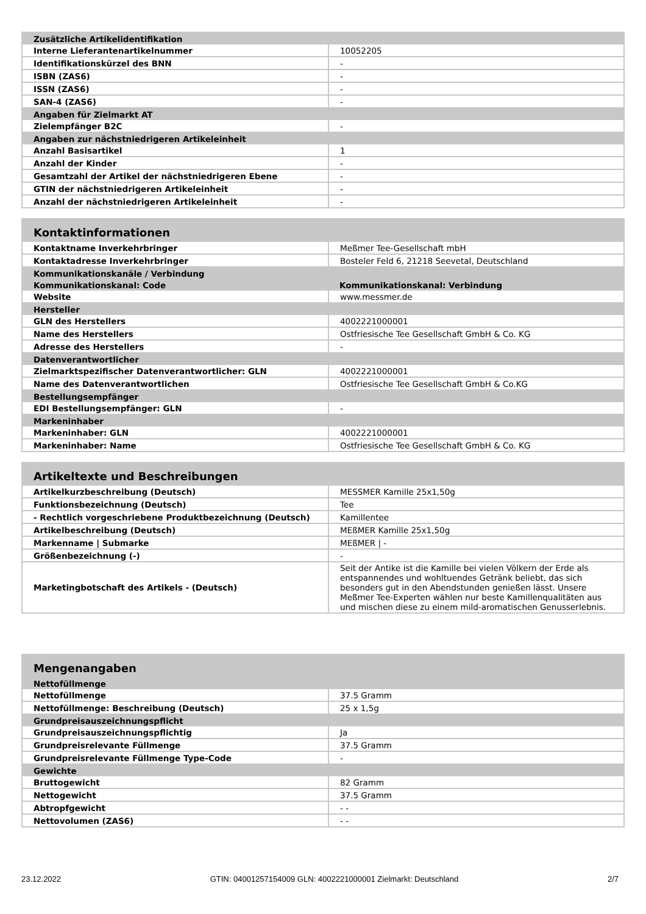| Zusätzliche Artikelidentifikation | |
| --- | --- |
| Interne Lieferantenartikelnummer | 10052205 |
| Identifikationskürzel des BNN | - |
| ISBN (ZAS6) | - |
| ISSN (ZAS6) | - |
| SAN-4 (ZAS6) | - |
| Angaben für Zielmarkt AT | |
| Zielempfänger B2C | - |
| Angaben zur nächstniedrigeren Artikeleinheit | |
| Anzahl Basisartikel | 1 |
| Anzahl der Kinder | - |
| Gesamtzahl der Artikel der nächstniedrigeren Ebene | - |
| GTIN der nächstniedrigeren Artikeleinheit | - |
| Anzahl der nächstniedrigeren Artikeleinheit | - |
| Kontaktinformationen | |
| --- | --- |
| Kontaktname Inverkehrbringer | Meßmer Tee-Gesellschaft mbH |
| Kontaktadresse Inverkehrbringer | Bosteler Feld 6, 21218 Seevetal, Deutschland |
| Kommunikationskanäle / Verbindung | |
| Kommunikationskanal: Code | Kommunikationskanal: Verbindung |
| Website | www.messmer.de |
| Hersteller | |
| GLN des Herstellers | 4002221000001 |
| Name des Herstellers | Ostfriesische Tee Gesellschaft GmbH & Co. KG |
| Adresse des Herstellers | - |
| Datenverantwortlicher | |
| Zielmarktspezifischer Datenverantwortlicher: GLN | 4002221000001 |
| Name des Datenverantwortlichen | Ostfriesische Tee Gesellschaft GmbH & Co.KG |
| Bestellungsempfänger | |
| EDI Bestellungsempfänger: GLN | - |
| Markeninhaber | |
| Markeninhaber: GLN | 4002221000001 |
| Markeninhaber: Name | Ostfriesische Tee Gesellschaft GmbH & Co. KG |
| Artikeltexte und Beschreibungen | |
| --- | --- |
| Artikelkurzbeschreibung (Deutsch) | MESSMER Kamille 25x1,50g |
| Funktionsbezeichnung (Deutsch) | Tee |
| - Rechtlich vorgeschriebene Produktbezeichnung (Deutsch) | Kamillentee |
| Artikelbeschreibung (Deutsch) | MEßMER Kamille 25x1,50g |
| Markenname / Submarke | MEßMER / - |
| Größenbezeichnung (-) | - |
| Marketingbotschaft des Artikels - (Deutsch) | Seit der Antike ist die Kamille bei vielen Völkern der Erde als entspannendes und wohltuendes Getränk beliebt, das sich besonders gut in den Abendstunden genießen lässt. Unsere Meßmer Tee-Experten wählen nur beste Kamillenqualitäten aus und mischen diese zu einem mild-aromatischen Genusserlebnis. |
| Mengenangaben | |
| --- | --- |
| Nettofüllmenge | |
| Nettofüllmenge | 37.5 Gramm |
| Nettofüllmenge: Beschreibung (Deutsch) | 25 x 1,5g |
| Grundpreisauszeichnungspflicht | |
| Grundpreisauszeichnungspflichtig | Ja |
| Grundpreisrelevante Füllmenge | 37.5 Gramm |
| Grundpreisrelevante Füllmenge Type-Code | - |
| Gewichte | |
| Bruttogewicht | 82 Gramm |
| Nettogewicht | 37.5 Gramm |
| Abtropfgewicht | - - |
| Nettovolumen (ZAS6) | - - |
23.12.2022 GTIN: 04001257154009 GLN: 4002221000001 Zielmarkt: Deutschland 2/7